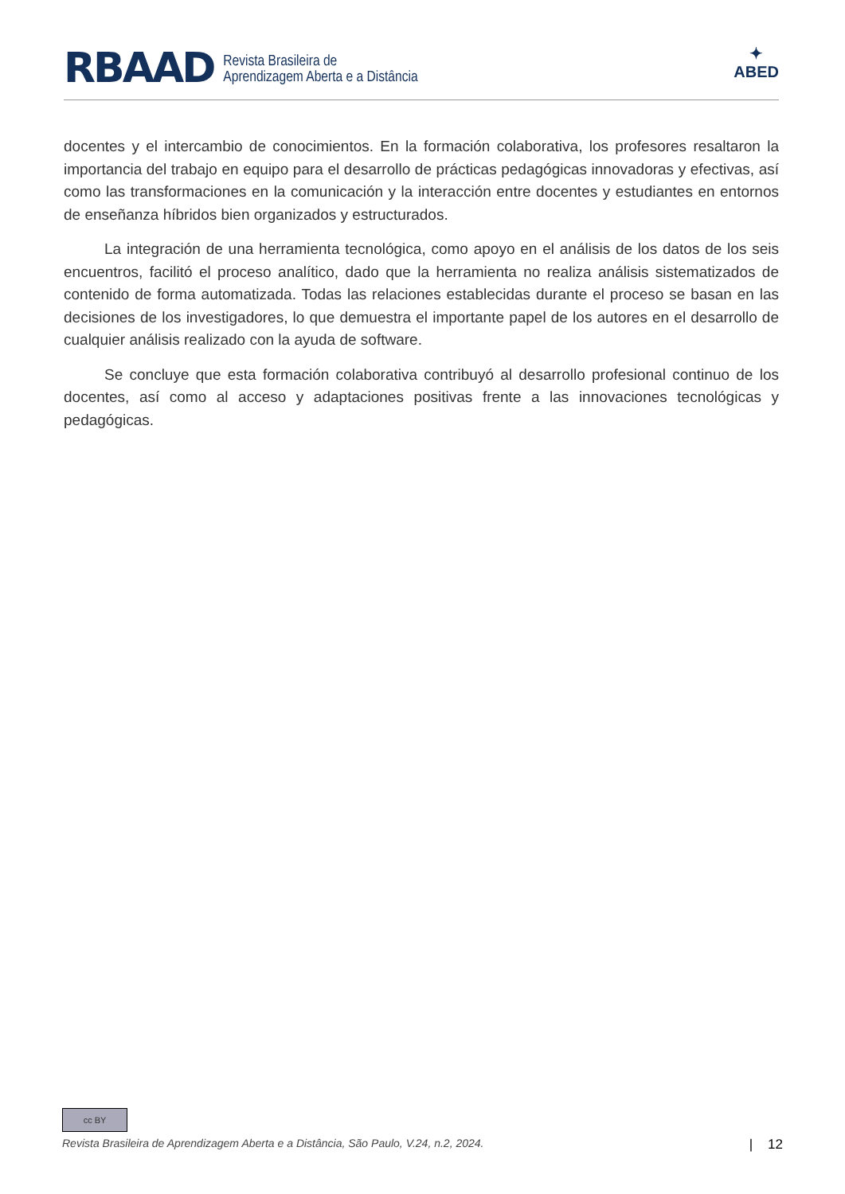RBAAD
Revista Brasileira de
Aprendizagem Aberta e a Distância
✦
ABED
docentes y el intercambio de conocimientos. En la formación colaborativa, los profesores resaltaron la importancia del trabajo en equipo para el desarrollo de prácticas pedagógicas innovadoras y efectivas, así como las transformaciones en la comunicación y la interacción entre docentes y estudiantes en entornos de enseñanza híbridos bien organizados y estructurados.
La integración de una herramienta tecnológica, como apoyo en el análisis de los datos de los seis encuentros, facilitó el proceso analítico, dado que la herramienta no realiza análisis sistematizados de contenido de forma automatizada. Todas las relaciones establecidas durante el proceso se basan en las decisiones de los investigadores, lo que demuestra el importante papel de los autores en el desarrollo de cualquier análisis realizado con la ayuda de software.
Se concluye que esta formación colaborativa contribuyó al desarrollo profesional continuo de los docentes, así como al acceso y adaptaciones positivas frente a las innovaciones tecnológicas y pedagógicas.
cc BY
Revista Brasileira de Aprendizagem Aberta e a Distância, São Paulo, V.24, n.2, 2024. | 12